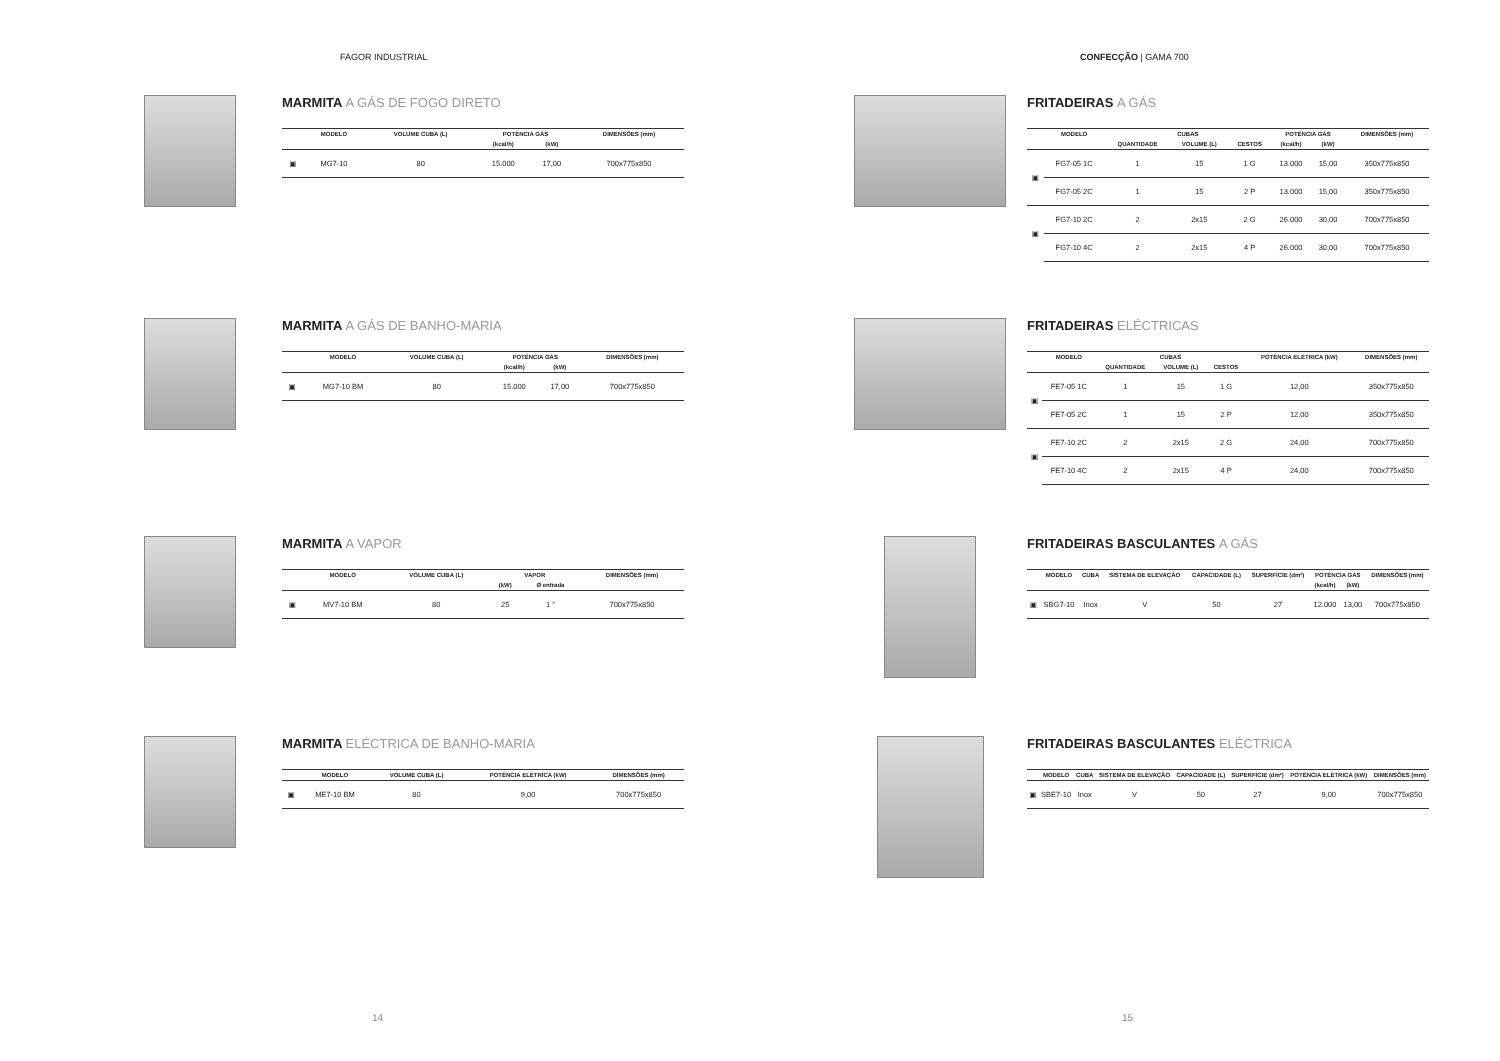FAGOR INDUSTRIAL
MARMITA A GÁS DE FOGO DIRETO
| | MODELO | VOLUME CUBA (L) | POTÊNCIA GÁS | | DIMENSÕES (mm) |
| --- | --- | --- | --- | --- | --- |
| | | | (kcal/h) | (kW) | |
| ▣ | MG7-10 | 80 | 15.000 | 17,00 | 700x775x850 |
MARMITA A GÁS DE BANHO-MARIA
| | MODELO | VOLUME CUBA (L) | POTÊNCIA GÁS | | DIMENSÕES (mm) |
| --- | --- | --- | --- | --- | --- |
| | | | (kcal/h) | (kW) | |
| ▣ | MG7-10 BM | 80 | 15.000 | 17,00 | 700x775x850 |
MARMITA A VAPOR
| | MODELO | VOLUME CUBA (L) | VAPOR | | DIMENSÕES (mm) |
| --- | --- | --- | --- | --- | --- |
| | | | (kW) | Ø entrada | |
| ▣ | MV7-10 BM | 80 | 25 | 1 " | 700x775x850 |
MARMITA ELÉCTRICA DE BANHO-MARIA
| | MODELO | VOLUME CUBA (L) | POTÊNCIA ELÉTRICA (kW) | DIMENSÕES (mm) |
| --- | --- | --- | --- | --- |
| ▣ | ME7-10 BM | 80 | 9,00 | 700x775x850 |
14
CONFECÇÃO | GAMA 700
FRITADEIRAS A GÁS
| | MODELO | CUBAS | | | POTÊNCIA GÁS | | DIMENSÕES (mm) |
| --- | --- | --- | --- | --- | --- | --- | --- |
| | | QUANTIDADE | VOLUME (L) | CESTOS | (kcal/h) | (kW) | |
| ▣ | FG7-05 1C | 1 | 15 | 1 G | 13.000 | 15,00 | 350x775x850 |
| | FG7-05 2C | 1 | 15 | 2 P | 13.000 | 15,00 | 350x775x850 |
| ▣ | FG7-10 2C | 2 | 2x15 | 2 G | 26.000 | 30,00 | 700x775x850 |
| | FG7-10 4C | 2 | 2x15 | 4 P | 26.000 | 30,00 | 700x775x850 |
FRITADEIRAS ELÉCTRICAS
| | MODELO | CUBAS | | | POTÊNCIA ELÉTRICA (kW) | DIMENSÕES (mm) |
| --- | --- | --- | --- | --- | --- | --- |
| | | QUANTIDADE | VOLUME (L) | CESTOS | | |
| ▣ | FE7-05 1C | 1 | 15 | 1 G | 12,00 | 350x775x850 |
| | FE7-05 2C | 1 | 15 | 2 P | 12,00 | 350x775x850 |
| ▣ | FE7-10 2C | 2 | 2x15 | 2 G | 24,00 | 700x775x850 |
| | FE7-10 4C | 2 | 2x15 | 4 P | 24,00 | 700x775x850 |
FRITADEIRAS BASCULANTES A GÁS
| | MODELO | CUBA | SISTEMA DE ELEVAÇÃO | CAPACIDADE (L) | SUPERFÍCIE (dm²) | POTÊNCIA GÁS | | DIMENSÕES (mm) |
| --- | --- | --- | --- | --- | --- | --- | --- | --- |
| | | | | | | (kcal/h) | (kW) | |
| ▣ | SBG7-10 | Inox | V | 50 | 27 | 12.000 | 13,00 | 700x775x850 |
FRITADEIRAS BASCULANTES ELÉCTRICA
| | MODELO | CUBA | SISTEMA DE ELEVAÇÃO | CAPACIDADE (L) | SUPERFÍCIE (dm²) | POTÊNCIA ELÉTRICA (kW) | DIMENSÕES (mm) |
| --- | --- | --- | --- | --- | --- | --- | --- |
| ▣ | SBE7-10 | Inox | V | 50 | 27 | 9,00 | 700x775x850 |
15